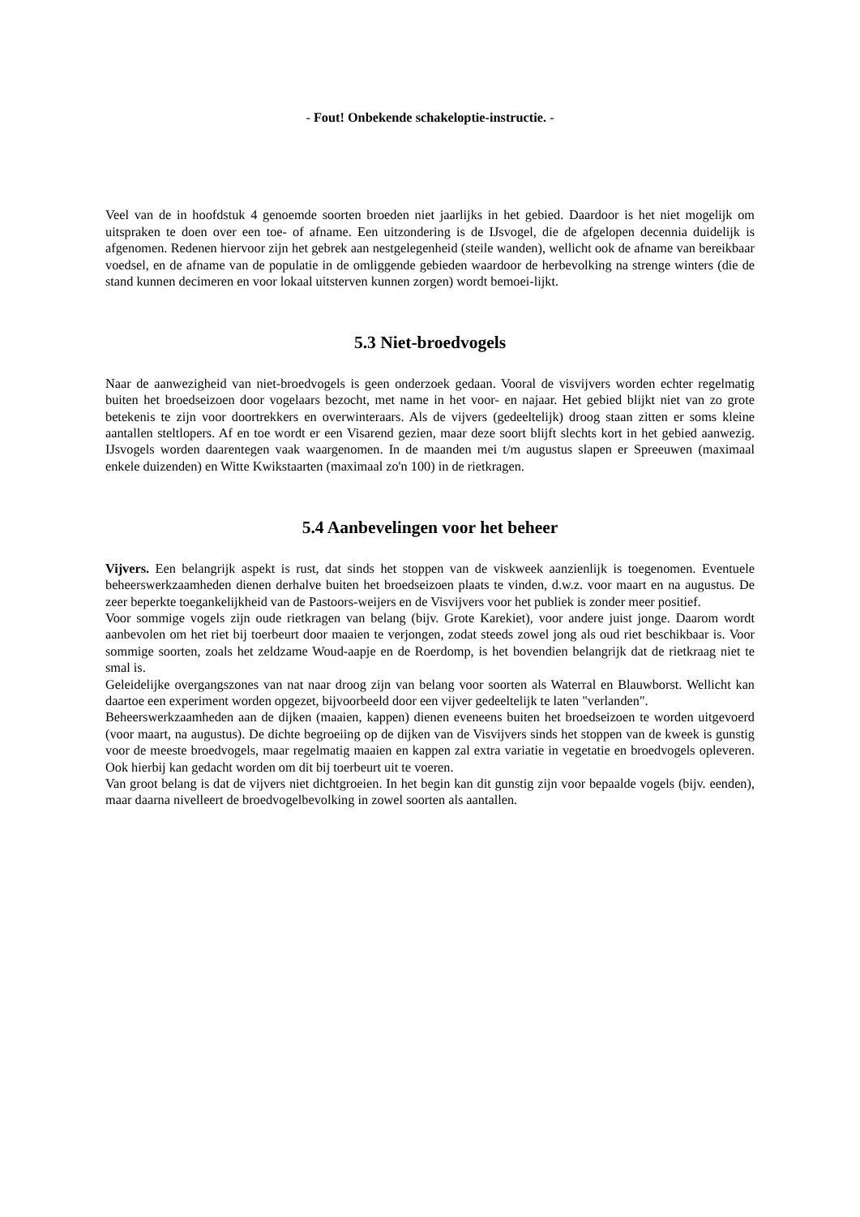- Fout! Onbekende schakeloptie-instructie. -
Veel van de in hoofdstuk 4 genoemde soorten broeden niet jaarlijks in het gebied. Daardoor is het niet mogelijk om uitspraken te doen over een toe- of afname. Een uitzondering is de IJsvogel, die de afgelopen decennia duidelijk is afgenomen. Redenen hiervoor zijn het gebrek aan nestgelegenheid (steile wanden), wellicht ook de afname van bereikbaar voedsel, en de afname van de populatie in de omliggende gebieden waardoor de herbevolking na strenge winters (die de stand kunnen decimeren en voor lokaal uitsterven kunnen zorgen) wordt bemoei-lijkt.
5.3 Niet-broedvogels
Naar de aanwezigheid van niet-broedvogels is geen onderzoek gedaan. Vooral de visvijvers worden echter regelmatig buiten het broedseizoen door vogelaars bezocht, met name in het voor- en najaar. Het gebied blijkt niet van zo grote betekenis te zijn voor doortrekkers en overwinteraars. Als de vijvers (gedeeltelijk) droog staan zitten er soms kleine aantallen steltlopers. Af en toe wordt er een Visarend gezien, maar deze soort blijft slechts kort in het gebied aanwezig. IJsvogels worden daarentegen vaak waargenomen. In de maanden mei t/m augustus slapen er Spreeuwen (maximaal enkele duizenden) en Witte Kwikstaarten (maximaal zo'n 100) in de rietkragen.
5.4 Aanbevelingen voor het beheer
Vijvers. Een belangrijk aspekt is rust, dat sinds het stoppen van de viskweek aanzienlijk is toegenomen. Eventuele beheerswerkzaamheden dienen derhalve buiten het broedseizoen plaats te vinden, d.w.z. voor maart en na augustus. De zeer beperkte toegankelijkheid van de Pastoors-weijers en de Visvijvers voor het publiek is zonder meer positief.
Voor sommige vogels zijn oude rietkragen van belang (bijv. Grote Karekiet), voor andere juist jonge. Daarom wordt aanbevolen om het riet bij toerbeurt door maaien te verjongen, zodat steeds zowel jong als oud riet beschikbaar is. Voor sommige soorten, zoals het zeldzame Woud-aapje en de Roerdomp, is het bovendien belangrijk dat de rietkraag niet te smal is.
Geleidelijke overgangszones van nat naar droog zijn van belang voor soorten als Waterral en Blauwborst. Wellicht kan daartoe een experiment worden opgezet, bijvoorbeeld door een vijver gedeeltelijk te laten "verlanden".
Beheerswerkzaamheden aan de dijken (maaien, kappen) dienen eveneens buiten het broedseizoen te worden uitgevoerd (voor maart, na augustus). De dichte begroeiing op de dijken van de Visvijvers sinds het stoppen van de kweek is gunstig voor de meeste broedvogels, maar regelmatig maaien en kappen zal extra variatie in vegetatie en broedvogels opleveren. Ook hierbij kan gedacht worden om dit bij toerbeurt uit te voeren.
Van groot belang is dat de vijvers niet dichtgroeien. In het begin kan dit gunstig zijn voor bepaalde vogels (bijv. eenden), maar daarna nivelleert de broedvogelbevolking in zowel soorten als aantallen.